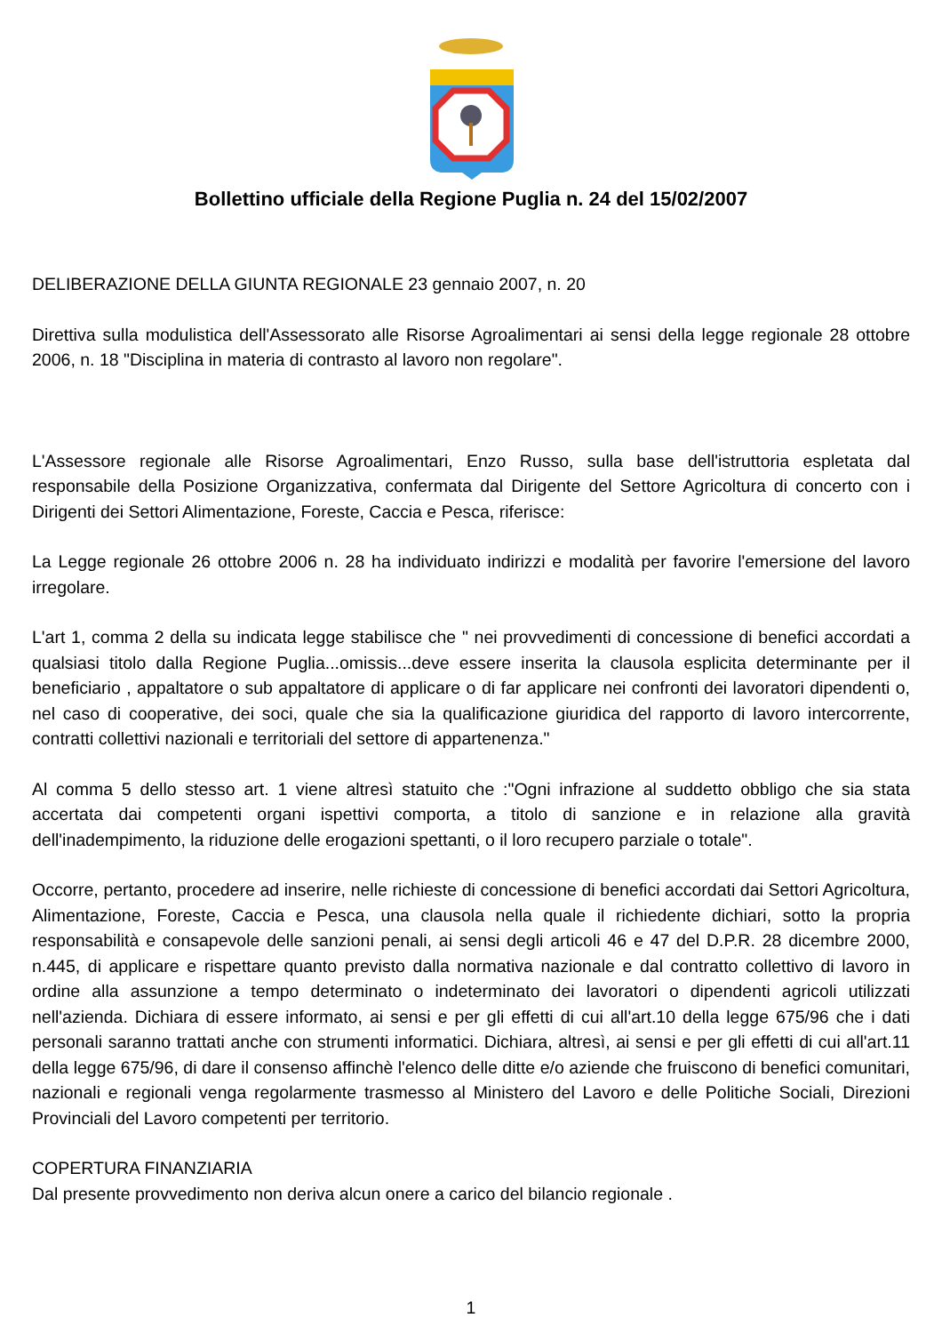Bollettino ufficiale della Regione Puglia n. 24 del 15/02/2007
DELIBERAZIONE DELLA GIUNTA REGIONALE 23 gennaio 2007, n. 20
Direttiva sulla modulistica dell'Assessorato alle Risorse Agroalimentari ai sensi della legge regionale 28 ottobre 2006, n. 18 "Disciplina in materia di contrasto al lavoro non regolare".
L'Assessore regionale alle Risorse Agroalimentari, Enzo Russo, sulla base dell'istruttoria espletata dal responsabile della Posizione Organizzativa, confermata dal Dirigente del Settore Agricoltura di concerto con i Dirigenti dei Settori Alimentazione, Foreste, Caccia e Pesca, riferisce:
La Legge regionale 26 ottobre 2006 n. 28 ha individuato indirizzi e modalità per favorire l'emersione del lavoro irregolare.
L'art 1, comma 2 della su indicata legge stabilisce che " nei provvedimenti di concessione di benefici accordati a qualsiasi titolo dalla Regione Puglia...omissis...deve essere inserita la clausola esplicita determinante per il beneficiario , appaltatore o sub appaltatore di applicare o di far applicare nei confronti dei lavoratori dipendenti o, nel caso di cooperative, dei soci, quale che sia la qualificazione giuridica del rapporto di lavoro intercorrente, contratti collettivi nazionali e territoriali del settore di appartenenza."
Al comma 5 dello stesso art. 1 viene altresì statuito che :"Ogni infrazione al suddetto obbligo che sia stata accertata dai competenti organi ispettivi comporta, a titolo di sanzione e in relazione alla gravità dell'inadempimento, la riduzione delle erogazioni spettanti, o il loro recupero parziale o totale".
Occorre, pertanto, procedere ad inserire, nelle richieste di concessione di benefici accordati dai Settori Agricoltura, Alimentazione, Foreste, Caccia e Pesca, una clausola nella quale il richiedente dichiari, sotto la propria responsabilità e consapevole delle sanzioni penali, ai sensi degli articoli 46 e 47 del D.P.R. 28 dicembre 2000, n.445, di applicare e rispettare quanto previsto dalla normativa nazionale e dal contratto collettivo di lavoro in ordine alla assunzione a tempo determinato o indeterminato dei lavoratori o dipendenti agricoli utilizzati nell'azienda. Dichiara di essere informato, ai sensi e per gli effetti di cui all'art.10 della legge 675/96 che i dati personali saranno trattati anche con strumenti informatici. Dichiara, altresì, ai sensi e per gli effetti di cui all'art.11 della legge 675/96, di dare il consenso affinchè l'elenco delle ditte e/o aziende che fruiscono di benefici comunitari, nazionali e regionali venga regolarmente trasmesso al Ministero del Lavoro e delle Politiche Sociali, Direzioni Provinciali del Lavoro competenti per territorio.
COPERTURA FINANZIARIA
Dal presente provvedimento non deriva alcun onere a carico del bilancio regionale .
1